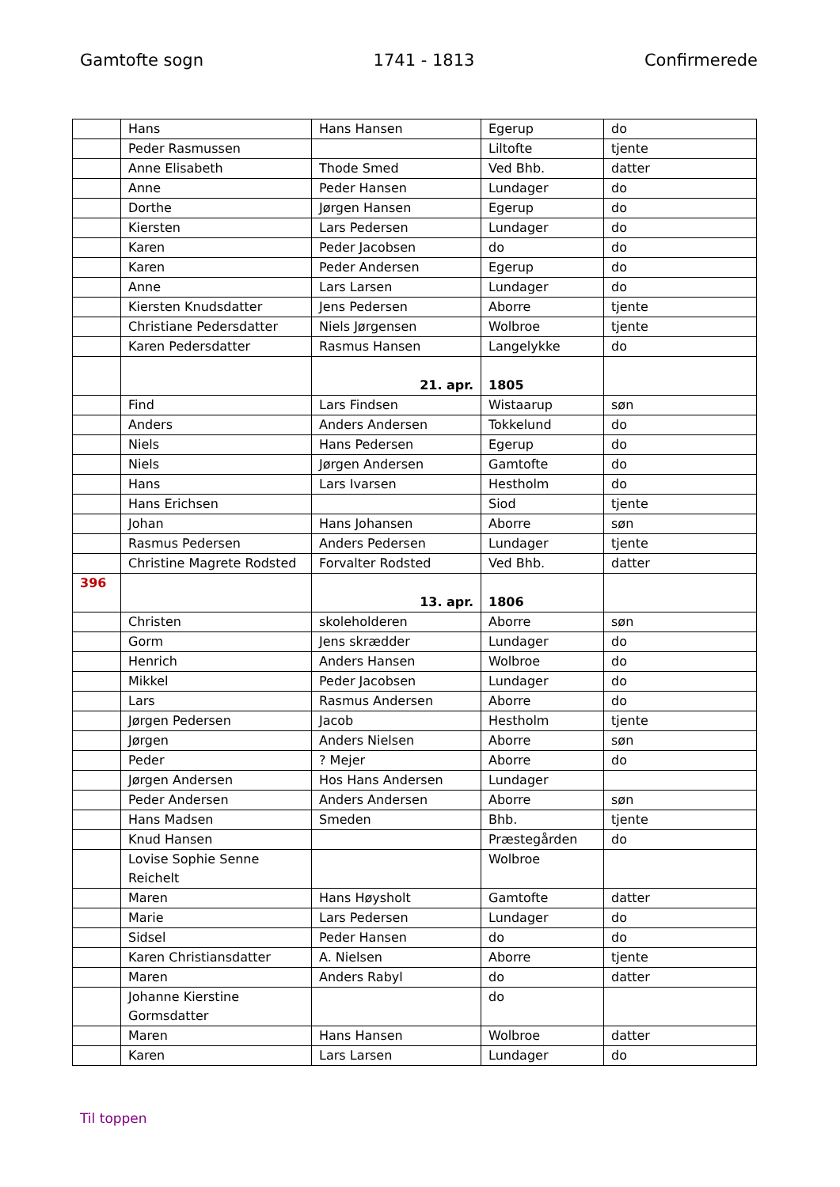Gamtofte sogn 1741 - 1813 Confirmerede
| | Hans | Hans Hansen | Egerup | do |
| | Peder Rasmussen | | Liltofte | tjente |
| | Anne Elisabeth | Thode Smed | Ved Bhb. | datter |
| | Anne | Peder Hansen | Lundager | do |
| | Dorthe | Jørgen Hansen | Egerup | do |
| | Kiersten | Lars Pedersen | Lundager | do |
| | Karen | Peder Jacobsen | do | do |
| | Karen | Peder Andersen | Egerup | do |
| | Anne | Lars Larsen | Lundager | do |
| | Kiersten Knudsdatter | Jens Pedersen | Aborre | tjente |
| | Christiane Pedersdatter | Niels Jørgensen | Wolbroe | tjente |
| | Karen Pedersdatter | Rasmus Hansen | Langelykke | do |
| | | 21. apr. | 1805 | |
| | Find | Lars Findsen | Wistaarup | søn |
| | Anders | Anders Andersen | Tokkelund | do |
| | Niels | Hans Pedersen | Egerup | do |
| | Niels | Jørgen Andersen | Gamtofte | do |
| | Hans | Lars Ivarsen | Hestholm | do |
| | Hans Erichsen | | Siod | tjente |
| | Johan | Hans Johansen | Aborre | søn |
| | Rasmus Pedersen | Anders Pedersen | Lundager | tjente |
| | Christine Magrete Rodsted | Forvalter Rodsted | Ved Bhb. | datter |
| 396 | | 13. apr. | 1806 | |
| | Christen | skoleholderen | Aborre | søn |
| | Gorm | Jens skrædder | Lundager | do |
| | Henrich | Anders Hansen | Wolbroe | do |
| | Mikkel | Peder Jacobsen | Lundager | do |
| | Lars | Rasmus Andersen | Aborre | do |
| | Jørgen Pedersen | Jacob | Hestholm | tjente |
| | Jørgen | Anders Nielsen | Aborre | søn |
| | Peder | ? Mejer | Aborre | do |
| | Jørgen Andersen | Hos Hans Andersen | Lundager | |
| | Peder Andersen | Anders Andersen | Aborre | søn |
| | Hans Madsen | Smeden | Bhb. | tjente |
| | Knud Hansen | | Præstegården | do |
| | Lovise Sophie Senne Reichelt | | Wolbroe | |
| | Maren | Hans Høysholt | Gamtofte | datter |
| | Marie | Lars Pedersen | Lundager | do |
| | Sidsel | Peder Hansen | do | do |
| | Karen Christiansdatter | A. Nielsen | Aborre | tjente |
| | Maren | Anders Rabyl | do | datter |
| | Johanne Kierstine Gormsdatter | | do | |
| | Maren | Hans Hansen | Wolbroe | datter |
| | Karen | Lars Larsen | Lundager | do |
Til toppen